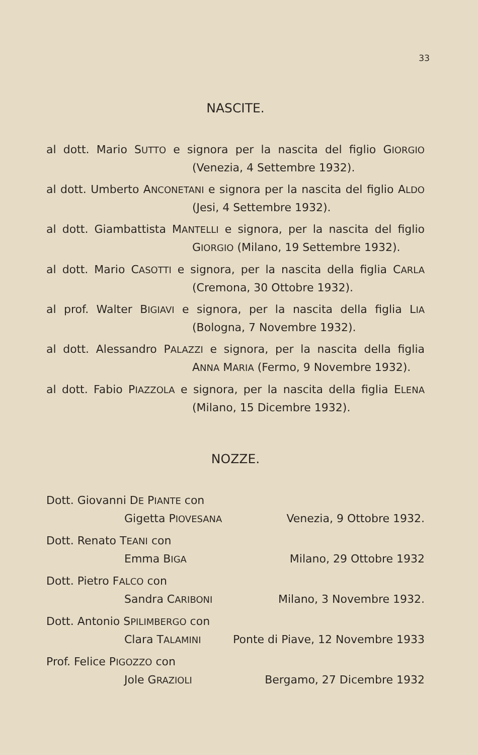33
NASCITE.
al dott. Mario SUTTO e signora per la nascita del figlio GIORGIO
(Venezia, 4 Settembre 1932).
al dott. Umberto ANCONETANI e signora per la nascita del figlio ALDO
(Jesi, 4 Settembre 1932).
al dott. Giambattista MANTELLI e signora, per la nascita del figlio
GIORGIO (Milano, 19 Settembre 1932).
al dott. Mario CASOTTI e signora, per la nascita della figlia CARLA
(Cremona, 30 Ottobre 1932).
al prof. Walter BIGIAVI e signora, per la nascita della figlia LIA
(Bologna, 7 Novembre 1932).
al dott. Alessandro PALAZZI e signora, per la nascita della figlia
ANNA MARIA (Fermo, 9 Novembre 1932).
al dott. Fabio PIAZZOLA e signora, per la nascita della figlia ELENA
(Milano, 15 Dicembre 1932).
NOZZE.
Dott. Giovanni DE PIANTE con
Gigetta PIOVESANA Venezia, 9 Ottobre 1932.
Dott. Renato TEANI con
Emma BIGA Milano, 29 Ottobre 1932
Dott. Pietro FALCO con
Sandra CARIBONI Milano, 3 Novembre 1932.
Dott. Antonio SPILIMBERGO con
Clara TALAMINI Ponte di Piave, 12 Novembre 1933
Prof. Felice PIGOZZO con
Jole GRAZIOLI Bergamo, 27 Dicembre 1932